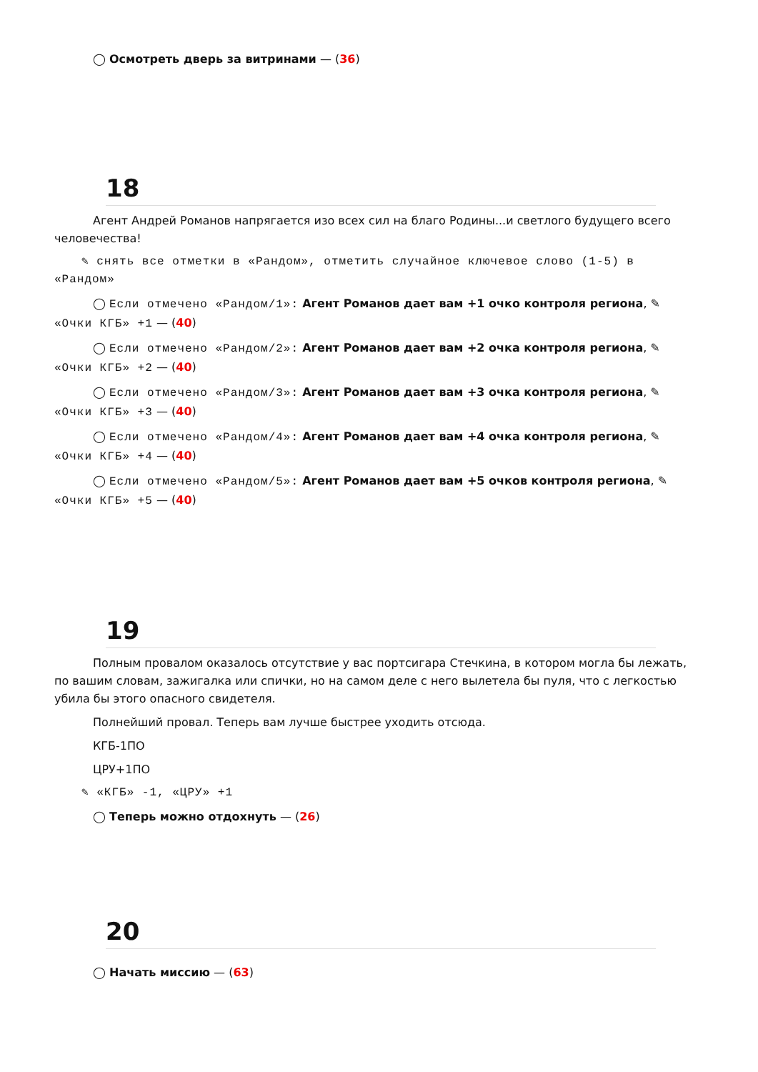◯ Осмотреть дверь за витринами — (36)
18
Агент Андрей Романов напрягается изо всех сил на благо Родины...и светлого будущего всего человечества!
✎ снять все отметки в «Рандом», отметить случайное ключевое слово (1-5) в «Рандом»
◯ Если отмечено «Рандом/1»: Агент Романов дает вам +1 очко контроля региона, ✎ «Очки КГБ» +1 — (40)
◯ Если отмечено «Рандом/2»: Агент Романов дает вам +2 очка контроля региона, ✎ «Очки КГБ» +2 — (40)
◯ Если отмечено «Рандом/3»: Агент Романов дает вам +3 очка контроля региона, ✎ «Очки КГБ» +3 — (40)
◯ Если отмечено «Рандом/4»: Агент Романов дает вам +4 очка контроля региона, ✎ «Очки КГБ» +4 — (40)
◯ Если отмечено «Рандом/5»: Агент Романов дает вам +5 очков контроля региона, ✎ «Очки КГБ» +5 — (40)
19
Полным провалом оказалось отсутствие у вас портсигара Стечкина, в котором могла бы лежать, по вашим словам, зажигалка или спички, но на самом деле с него вылетела бы пуля, что с легкостью убила бы этого опасного свидетеля.
Полнейший провал. Теперь вам лучше быстрее уходить отсюда.
КГБ-1ПО
ЦРУ+1ПО
✎ «КГБ» -1, «ЦРУ» +1
◯ Теперь можно отдохнуть — (26)
20
◯ Начать миссию — (63)